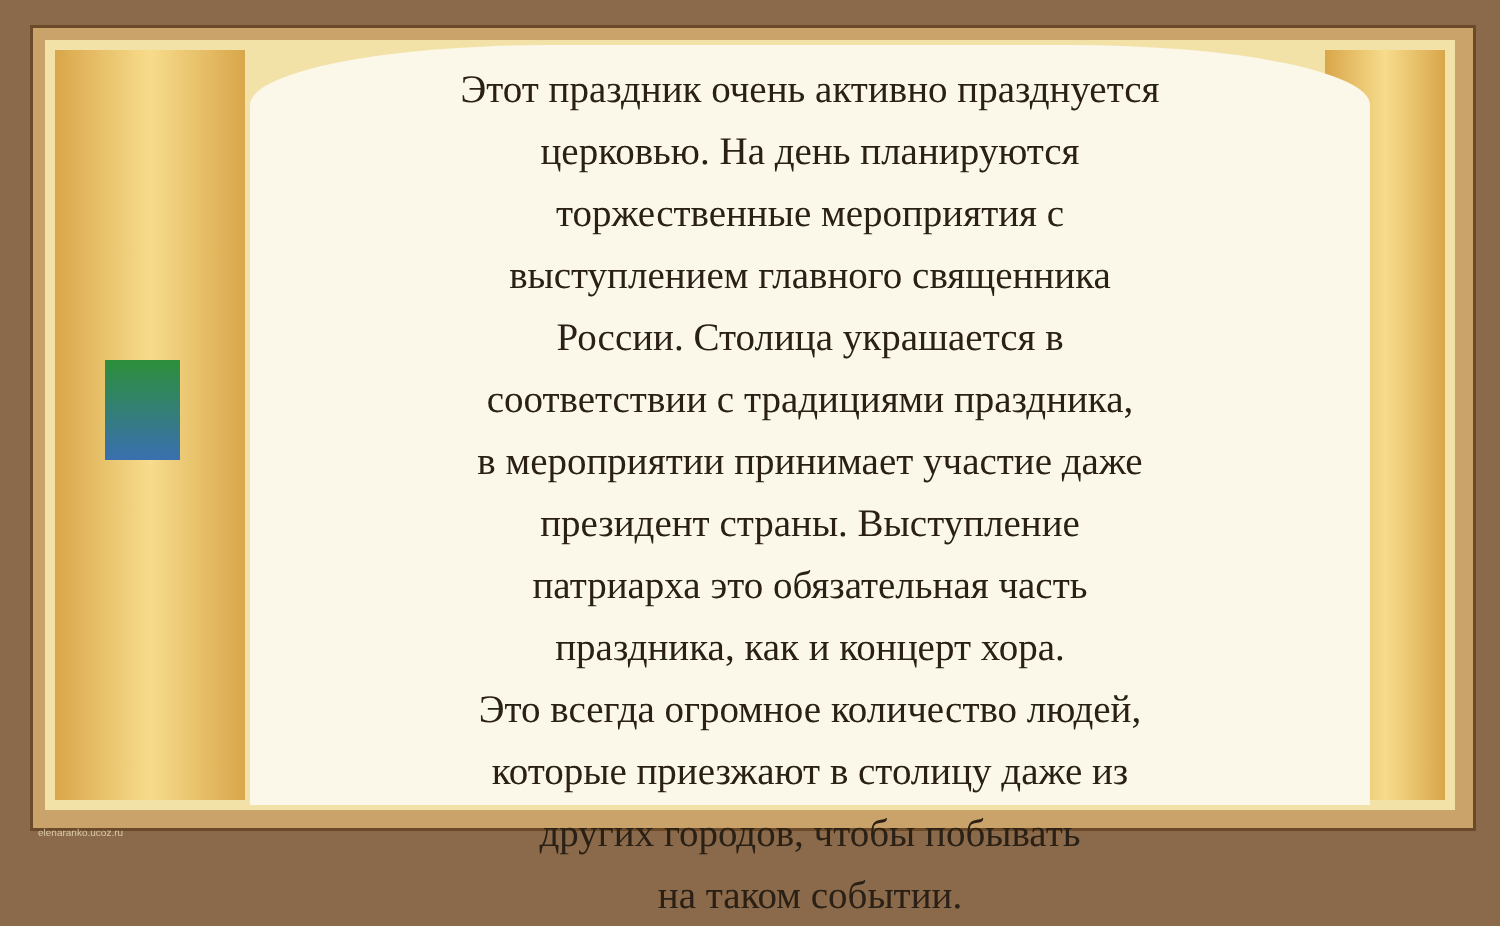Этот праздник очень активно празднуется
церковью. На день планируются
торжественные мероприятия с
выступлением главного священника
России. Столица украшается в
соответствии с традициями праздника,
в мероприятии принимает участие даже
президент страны. Выступление
патриарха это обязательная часть
праздника, как и концерт хора.
Это всегда огромное количество людей,
которые приезжают в столицу даже из
других городов, чтобы побывать
на таком событии.
elenaranko.ucoz.ru